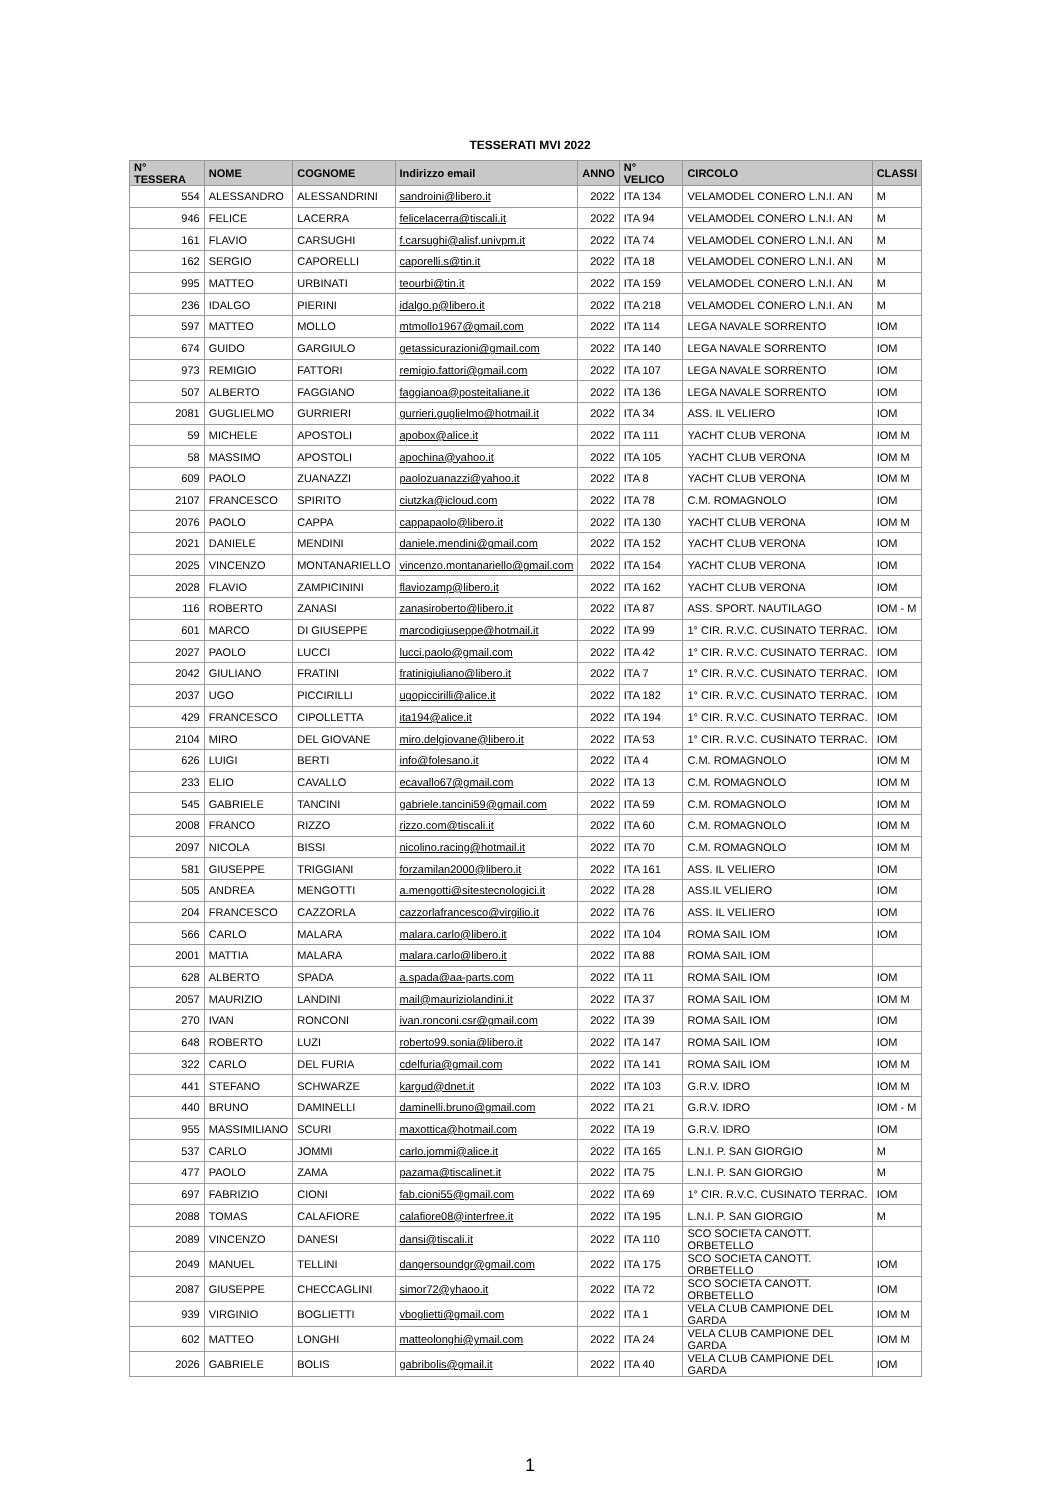TESSERATI MVI 2022
| N° TESSERA | NOME | COGNOME | Indirizzo email | ANNO | N° VELICO | CIRCOLO | CLASSI |
| --- | --- | --- | --- | --- | --- | --- | --- |
| 554 | ALESSANDRO | ALESSANDRINI | sandroini@libero.it | 2022 | ITA 134 | VELAMODEL CONERO L.N.I. AN | M |
| 946 | FELICE | LACERRA | felicelacerra@tiscali.it | 2022 | ITA 94 | VELAMODEL CONERO L.N.I. AN | M |
| 161 | FLAVIO | CARSUGHI | f.carsughi@alisf.univpm.it | 2022 | ITA 74 | VELAMODEL CONERO L.N.I. AN | M |
| 162 | SERGIO | CAPORELLI | caporelli.s@tin.it | 2022 | ITA 18 | VELAMODEL CONERO L.N.I. AN | M |
| 995 | MATTEO | URBINATI | teourbi@tin.it | 2022 | ITA 159 | VELAMODEL CONERO L.N.I. AN | M |
| 236 | IDALGO | PIERINI | idalgo.p@libero.it | 2022 | ITA 218 | VELAMODEL CONERO L.N.I. AN | M |
| 597 | MATTEO | MOLLO | mtmollo1967@gmail.com | 2022 | ITA 114 | LEGA NAVALE SORRENTO | IOM |
| 674 | GUIDO | GARGIULO | getassicurazioni@gmail.com | 2022 | ITA 140 | LEGA NAVALE SORRENTO | IOM |
| 973 | REMIGIO | FATTORI | remigio.fattori@gmail.com | 2022 | ITA 107 | LEGA NAVALE SORRENTO | IOM |
| 507 | ALBERTO | FAGGIANO | faggianoa@posteitaliane.it | 2022 | ITA 136 | LEGA NAVALE SORRENTO | IOM |
| 2081 | GUGLIELMO | GURRIERI | gurrieri.guglielmo@hotmail.it | 2022 | ITA 34 | ASS. IL VELIERO | IOM |
| 59 | MICHELE | APOSTOLI | apobox@alice.it | 2022 | ITA 111 | YACHT CLUB VERONA | IOM M |
| 58 | MASSIMO | APOSTOLI | apochina@yahoo.it | 2022 | ITA 105 | YACHT CLUB VERONA | IOM M |
| 609 | PAOLO | ZUANAZZI | paolozuanazzi@yahoo.it | 2022 | ITA 8 | YACHT CLUB VERONA | IOM M |
| 2107 | FRANCESCO | SPIRITO | ciutzka@icloud.com | 2022 | ITA 78 | C.M. ROMAGNOLO | IOM |
| 2076 | PAOLO | CAPPA | cappapaolo@libero.it | 2022 | ITA 130 | YACHT CLUB VERONA | IOM M |
| 2021 | DANIELE | MENDINI | daniele.mendini@gmail.com | 2022 | ITA 152 | YACHT CLUB VERONA | IOM |
| 2025 | VINCENZO | MONTANARIELLO | vincenzo.montanariello@gmail.com | 2022 | ITA 154 | YACHT CLUB VERONA | IOM |
| 2028 | FLAVIO | ZAMPICININI | flaviozamp@libero.it | 2022 | ITA 162 | YACHT CLUB VERONA | IOM |
| 116 | ROBERTO | ZANASI | zanasiroberto@libero.it | 2022 | ITA 87 | ASS. SPORT. NAUTILAGO | IOM - M |
| 601 | MARCO | DI GIUSEPPE | marcodigiuseppe@hotmail.it | 2022 | ITA 99 | 1° CIR. R.V.C. CUSINATO TERRAC. | IOM |
| 2027 | PAOLO | LUCCI | lucci.paolo@gmail.com | 2022 | ITA 42 | 1° CIR. R.V.C. CUSINATO TERRAC. | IOM |
| 2042 | GIULIANO | FRATINI | fratinigiuliano@libero.it | 2022 | ITA 7 | 1° CIR. R.V.C. CUSINATO TERRAC. | IOM |
| 2037 | UGO | PICCIRILLI | ugopiccirilli@alice.it | 2022 | ITA 182 | 1° CIR. R.V.C. CUSINATO TERRAC. | IOM |
| 429 | FRANCESCO | CIPOLLETTA | ita194@alice.it | 2022 | ITA 194 | 1° CIR. R.V.C. CUSINATO TERRAC. | IOM |
| 2104 | MIRO | DEL GIOVANE | miro.delgiovane@libero.it | 2022 | ITA 53 | 1° CIR. R.V.C. CUSINATO TERRAC. | IOM |
| 626 | LUIGI | BERTI | info@folesano.it | 2022 | ITA 4 | C.M. ROMAGNOLO | IOM M |
| 233 | ELIO | CAVALLO | ecavallo67@gmail.com | 2022 | ITA 13 | C.M. ROMAGNOLO | IOM M |
| 545 | GABRIELE | TANCINI | gabriele.tancini59@gmail.com | 2022 | ITA 59 | C.M. ROMAGNOLO | IOM M |
| 2008 | FRANCO | RIZZO | rizzo.com@tiscali.it | 2022 | ITA 60 | C.M. ROMAGNOLO | IOM M |
| 2097 | NICOLA | BISSI | nicolino.racing@hotmail.it | 2022 | ITA 70 | C.M. ROMAGNOLO | IOM M |
| 581 | GIUSEPPE | TRIGGIANI | forzamilan2000@libero.it | 2022 | ITA 161 | ASS. IL VELIERO | IOM |
| 505 | ANDREA | MENGOTTI | a.mengotti@sitestecnologici.it | 2022 | ITA 28 | ASS.IL VELIERO | IOM |
| 204 | FRANCESCO | CAZZORLA | cazzorlafrancesco@virgilio.it | 2022 | ITA 76 | ASS. IL VELIERO | IOM |
| 566 | CARLO | MALARA | malara.carlo@libero.it | 2022 | ITA 104 | ROMA SAIL IOM | IOM |
| 2001 | MATTIA | MALARA | malara.carlo@libero.it | 2022 | ITA 88 | ROMA SAIL IOM | |
| 628 | ALBERTO | SPADA | a.spada@aa-parts.com | 2022 | ITA 11 | ROMA SAIL IOM | IOM |
| 2057 | MAURIZIO | LANDINI | mail@mauriziolandini.it | 2022 | ITA 37 | ROMA SAIL IOM | IOM M |
| 270 | IVAN | RONCONI | ivan.ronconi.csr@gmail.com | 2022 | ITA 39 | ROMA SAIL IOM | IOM |
| 648 | ROBERTO | LUZI | roberto99.sonia@libero.it | 2022 | ITA 147 | ROMA SAIL IOM | IOM |
| 322 | CARLO | DEL FURIA | cdelfuria@gmail.com | 2022 | ITA 141 | ROMA SAIL IOM | IOM M |
| 441 | STEFANO | SCHWARZE | kargud@dnet.it | 2022 | ITA 103 | G.R.V. IDRO | IOM M |
| 440 | BRUNO | DAMINELLI | daminelli.bruno@gmail.com | 2022 | ITA 21 | G.R.V. IDRO | IOM - M |
| 955 | MASSIMILIANO | SCURI | maxottica@hotmail.com | 2022 | ITA 19 | G.R.V. IDRO | IOM |
| 537 | CARLO | JOMMI | carlo.jommi@alice.it | 2022 | ITA 165 | L.N.I. P. SAN GIORGIO | M |
| 477 | PAOLO | ZAMA | pazama@tiscalinet.it | 2022 | ITA 75 | L.N.I. P. SAN GIORGIO | M |
| 697 | FABRIZIO | CIONI | fab.cioni55@gmail.com | 2022 | ITA 69 | 1° CIR. R.V.C. CUSINATO TERRAC. | IOM |
| 2088 | TOMAS | CALAFIORE | calafiore08@interfree.it | 2022 | ITA 195 | L.N.I. P. SAN GIORGIO | M |
| 2089 | VINCENZO | DANESI | dansi@tiscali.it | 2022 | ITA 110 | SCO SOCIETA CANOTT. ORBETELLO | |
| 2049 | MANUEL | TELLINI | dangersoundgr@gmail.com | 2022 | ITA 175 | SCO SOCIETA CANOTT. ORBETELLO | IOM |
| 2087 | GIUSEPPE | CHECCAGLINI | simor72@yhaoo.it | 2022 | ITA 72 | SCO SOCIETA CANOTT. ORBETELLO | IOM |
| 939 | VIRGINIO | BOGLIETTI | vboglietti@gmail.com | 2022 | ITA 1 | VELA CLUB CAMPIONE DEL GARDA | IOM M |
| 602 | MATTEO | LONGHI | matteolonghi@ymail.com | 2022 | ITA 24 | VELA CLUB CAMPIONE DEL GARDA | IOM M |
| 2026 | GABRIELE | BOLIS | gabribolis@gmail.it | 2022 | ITA 40 | VELA CLUB CAMPIONE DEL GARDA | IOM |
1